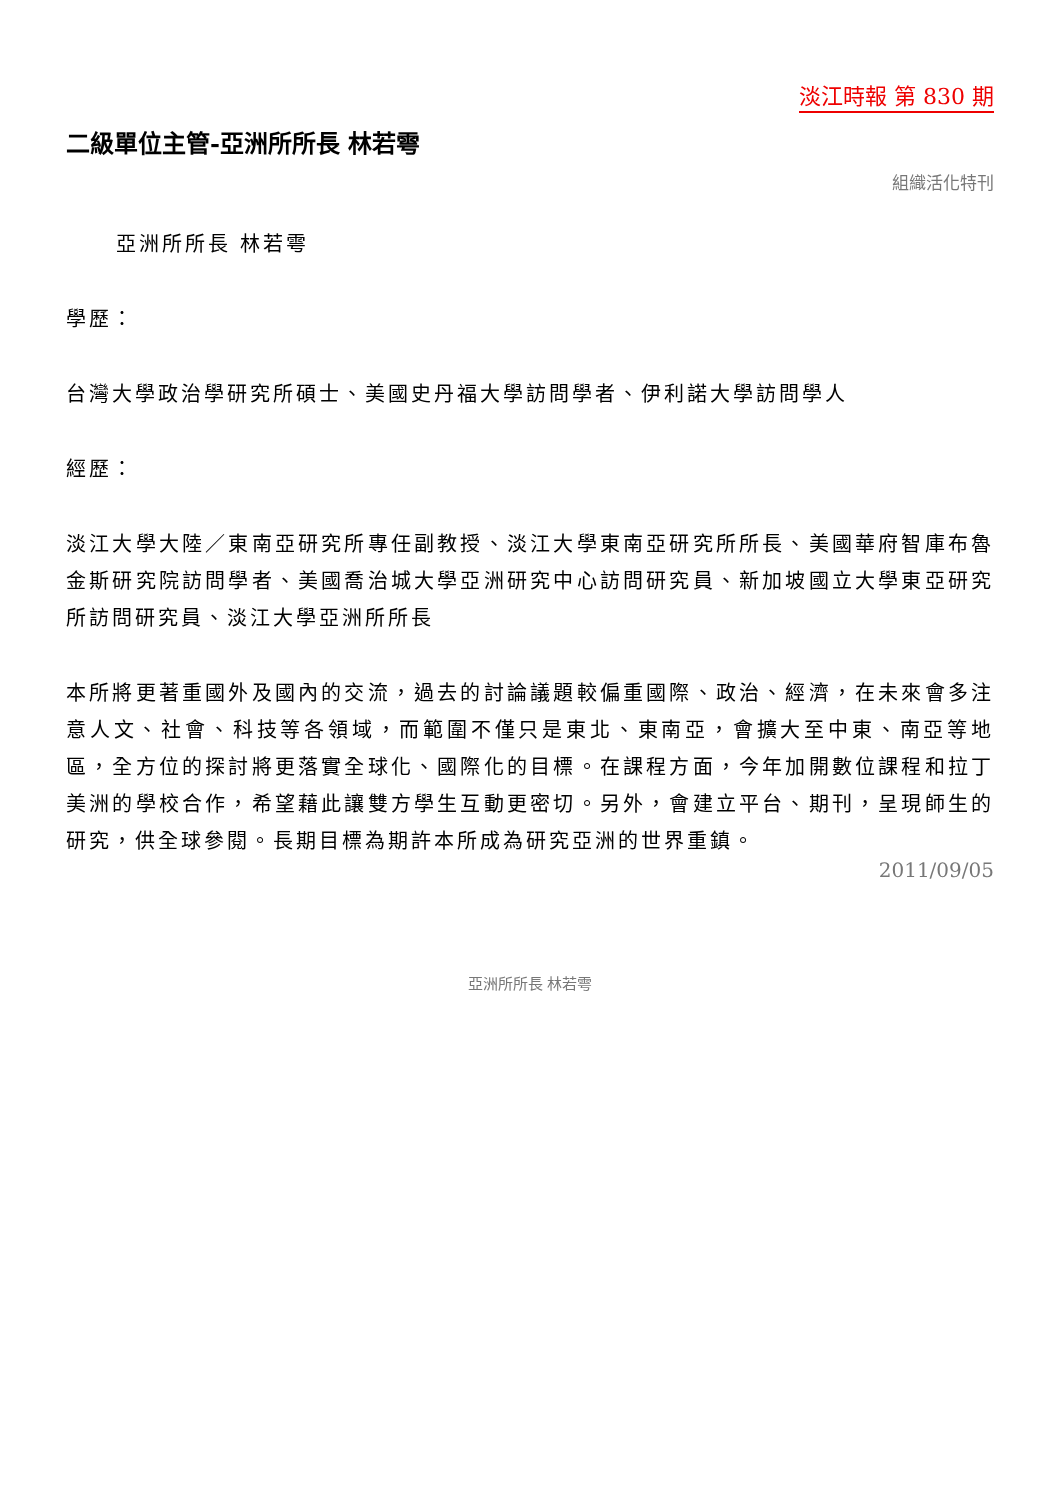淡江時報 第 830 期
二級單位主管-亞洲所所長 林若雩
組織活化特刊
亞洲所所長 林若雩
學歷：
台灣大學政治學研究所碩士、美國史丹福大學訪問學者、伊利諾大學訪問學人
經歷：
淡江大學大陸／東南亞研究所專任副教授、淡江大學東南亞研究所所長、美國華府智庫布魯金斯研究院訪問學者、美國喬治城大學亞洲研究中心訪問研究員、新加坡國立大學東亞研究所訪問研究員、淡江大學亞洲所所長
本所將更著重國外及國內的交流，過去的討論議題較偏重國際、政治、經濟，在未來會多注意人文、社會、科技等各領域，而範圍不僅只是東北、東南亞，會擴大至中東、南亞等地區，全方位的探討將更落實全球化、國際化的目標。在課程方面，今年加開數位課程和拉丁美洲的學校合作，希望藉此讓雙方學生互動更密切。另外，會建立平台、期刊，呈現師生的研究，供全球參閱。長期目標為期許本所成為研究亞洲的世界重鎮。
2011/09/05
亞洲所所長 林若雩